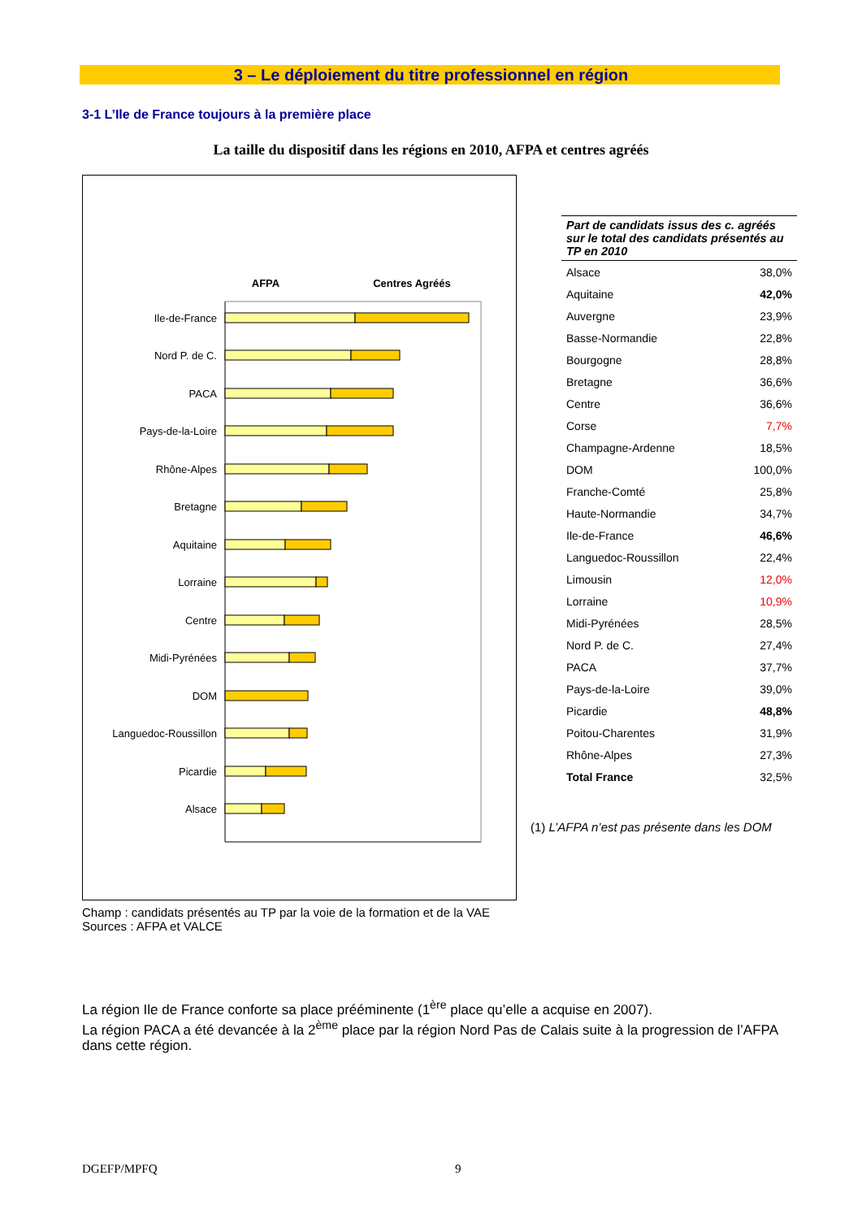3 – Le déploiement du titre professionnel en région
3-1 L’Ile de France toujours à la première place
La taille du dispositif dans les régions en 2010, AFPA et centres agréés
AFPA
Centres Agréés
Ile-de-France
Nord P. de C.
PACA
Pays-de-la-Loire
Rhône-Alpes
Bretagne
Aquitaine
Lorraine
Centre
Midi-Pyrénées
DOM
Languedoc-Roussillon
Picardie
Alsace
| Part de candidats issus des c. agréés sur le total des candidats présentés au TP en 2010 | |
| --- | --- |
| Alsace | 38,0% |
| Aquitaine | 42,0% |
| Auvergne | 23,9% |
| Basse-Normandie | 22,8% |
| Bourgogne | 28,8% |
| Bretagne | 36,6% |
| Centre | 36,6% |
| Corse | 7,7% |
| Champagne-Ardenne | 18,5% |
| DOM | 100,0% |
| Franche-Comté | 25,8% |
| Haute-Normandie | 34,7% |
| Ile-de-France | 46,6% |
| Languedoc-Roussillon | 22,4% |
| Limousin | 12,0% |
| Lorraine | 10,9% |
| Midi-Pyrénées | 28,5% |
| Nord P. de C. | 27,4% |
| PACA | 37,7% |
| Pays-de-la-Loire | 39,0% |
| Picardie | 48,8% |
| Poitou-Charentes | 31,9% |
| Rhône-Alpes | 27,3% |
| Total France | 32,5% |
(1) L’AFPA n’est pas présente dans les DOM
Champ : candidats présentés au TP par la voie de la formation et de la VAE
Sources : AFPA et VALCE
La région Ile de France conforte sa place prééminente (1<sup>ère</sup> place qu’elle a acquise en 2007).
La région PACA a été devancée à la 2<sup>ème</sup> place par la région Nord Pas de Calais suite à la progression de l’AFPA dans cette région.
DGEFP/MPFQ 9